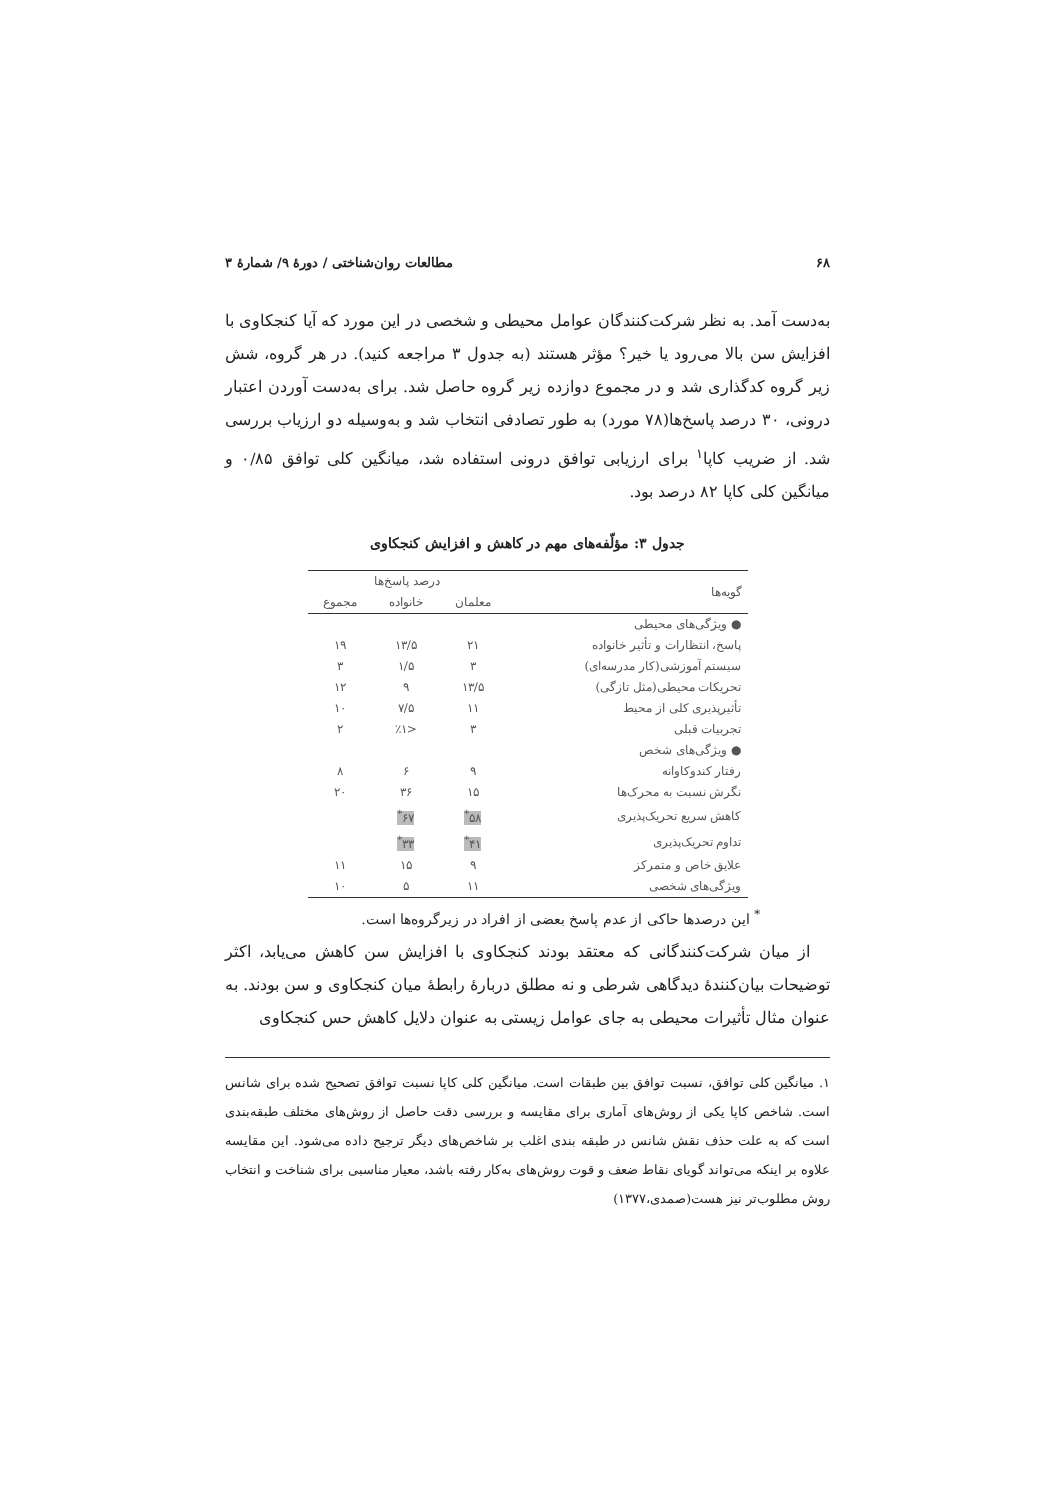۶۸ مطالعات روان‌شناختی / دورهٔ ۹/ شمارهٔ ۳
به‌دست آمد. به نظر شرکت‌کنندگان عوامل محیطی و شخصی در این مورد که آیا کنجکاوی با افزایش سن بالا می‌رود یا خیر؟ مؤثر هستند (به جدول ۳ مراجعه کنید). در هر گروه، شش زیر گروه کدگذاری شد و در مجموع دوازده زیر گروه حاصل شد. برای به‌دست آوردن اعتبار درونی، ۳۰ درصد پاسخ‌ها(۷۸ مورد) به طور تصادفی انتخاب شد و به‌وسیله دو ارزیاب بررسی شد. از ضریب کاپا<sup>۱</sup> برای ارزیابی توافق درونی استفاده شد، میانگین کلی توافق ۰/۸۵ و میانگین کلی کاپا ۸۲ درصد بود.
جدول ۳: مؤلّفه‌های مهم در کاهش و افزایش کنجکاوی
| گویه‌ها | درصد پاسخ‌ها | | |
| --- | --- | --- | --- |
| | معلمان | خانواده | مجموع |
| ● ویژگی‌های محیطی | | | |
| پاسخ، انتظارات و تأثیر خانواده | ۲۱ | ۱۳/۵ | ۱۹ |
| سیستم آموزشی(کار مدرسه‌ای) | ۳ | ۱/۵ | ۳ |
| تحریکات محیطی(مثل تازگی) | ۱۳/۵ | ۹ | ۱۲ |
| تأثیرپذیری کلی از محیط | ۱۱ | ۷/۵ | ۱۰ |
| تجربیات قبلی | ۳ | <٪۱ | ۲ |
| ● ویژگی‌های شخص | | | |
| رفتار کندوکاوانه | ۹ | ۶ | ۸ |
| نگرش نسبت به محرک‌ها | ۱۵ | ۳۶ | ۲۰ |
| کاهش سریع تحریک‌پذیری | ۵۸<sup>*</sup> | ۶۷<sup>*</sup> | |
| تداوم تحریک‌پذیری | ۴۱<sup>*</sup> | ۳۳<sup>*</sup> | |
| علایق خاص و متمرکز | ۹ | ۱۵ | ۱۱ |
| ویژگی‌های شخصی | ۱۱ | ۵ | ۱۰ |
<sup>*</sup> این درصدها حاکی از عدم پاسخ بعضی از افراد در زیرگروه‌ها است.
از میان شرکت‌کنندگانی که معتقد بودند کنجکاوی با افزایش سن کاهش می‌یابد، اکثر توضیحات بیان‌کنندهٔ دیدگاهی شرطی و نه مطلق دربارهٔ رابطهٔ میان کنجکاوی و سن بودند. به عنوان مثال تأثیرات محیطی به جای عوامل زیستی به عنوان دلایل کاهش حس کنجکاوی
۱. میانگین کلی توافق، نسبت توافق بین طبقات است. میانگین کلی کاپا نسبت توافق تصحیح شده برای شانس است. شاخص کاپا یکی از روش‌های آماری برای مقایسه و بررسی دقت حاصل از روش‌های مختلف طبقه‌بندی است که به علت حذف نقش شانس در طبقه بندی اغلب بر شاخص‌های دیگر ترجیح داده می‌شود. این مقایسه علاوه بر اینکه می‌تواند گویای نقاط ضعف و قوت روش‌های به‌کار رفته باشد، معیار مناسبی برای شناخت و انتخاب روش مطلوب‌تر نیز هست(صمدی،۱۳۷۷)